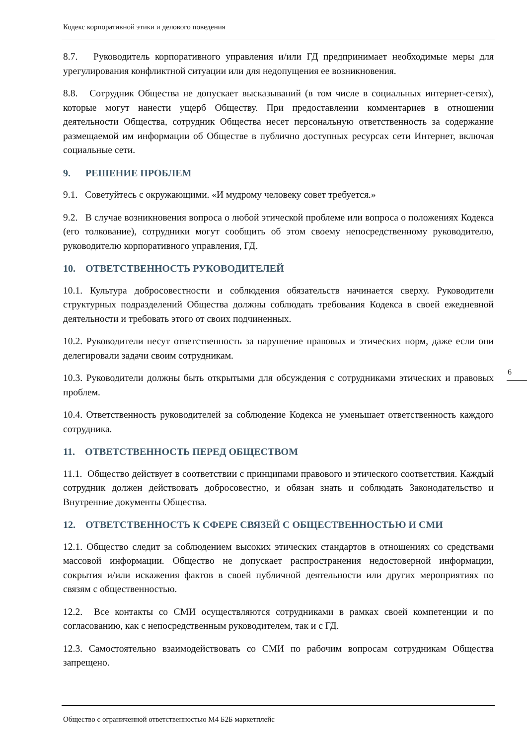Кодекс корпоративной этики и делового поведения
8.7. Руководитель корпоративного управления и/или ГД предпринимает необходимые меры для урегулирования конфликтной ситуации или для недопущения ее возникновения.
8.8. Сотрудник Общества не допускает высказываний (в том числе в социальных интернет-сетях), которые могут нанести ущерб Обществу. При предоставлении комментариев в отношении деятельности Общества, сотрудник Общества несет персональную ответственность за содержание размещаемой им информации об Обществе в публично доступных ресурсах сети Интернет, включая социальные сети.
9. РЕШЕНИЕ ПРОБЛЕМ
9.1. Советуйтесь с окружающими. «И мудрому человеку совет требуется.»
9.2. В случае возникновения вопроса о любой этической проблеме или вопроса о положениях Кодекса (его толкование), сотрудники могут сообщить об этом своему непосредственному руководителю, руководителю корпоративного управления, ГД.
10. ОТВЕТСТВЕННОСТЬ РУКОВОДИТЕЛЕЙ
10.1. Культура добросовестности и соблюдения обязательств начинается сверху. Руководители структурных подразделений Общества должны соблюдать требования Кодекса в своей ежедневной деятельности и требовать этого от своих подчиненных.
10.2. Руководители несут ответственность за нарушение правовых и этических норм, даже если они делегировали задачи своим сотрудникам.
10.3. Руководители должны быть открытыми для обсуждения с сотрудниками этических и правовых проблем.
10.4. Ответственность руководителей за соблюдение Кодекса не уменьшает ответственность каждого сотрудника.
11. ОТВЕТСТВЕННОСТЬ ПЕРЕД ОБЩЕСТВОМ
11.1. Общество действует в соответствии с принципами правового и этического соответствия. Каждый сотрудник должен действовать добросовестно, и обязан знать и соблюдать Законодательство и Внутренние документы Общества.
12. ОТВЕТСТВЕННОСТЬ К СФЕРЕ СВЯЗЕЙ С ОБЩЕСТВЕННОСТЬЮ И СМИ
12.1. Общество следит за соблюдением высоких этических стандартов в отношениях со средствами массовой информации. Общество не допускает распространения недостоверной информации, сокрытия и/или искажения фактов в своей публичной деятельности или других мероприятиях по связям с общественностью.
12.2. Все контакты со СМИ осуществляются сотрудниками в рамках своей компетенции и по согласованию, как с непосредственным руководителем, так и с ГД.
12.3. Самостоятельно взаимодействовать со СМИ по рабочим вопросам сотрудникам Общества запрещено.
6
Общество с ограниченной ответственностью М4 Б2Б маркетплейс